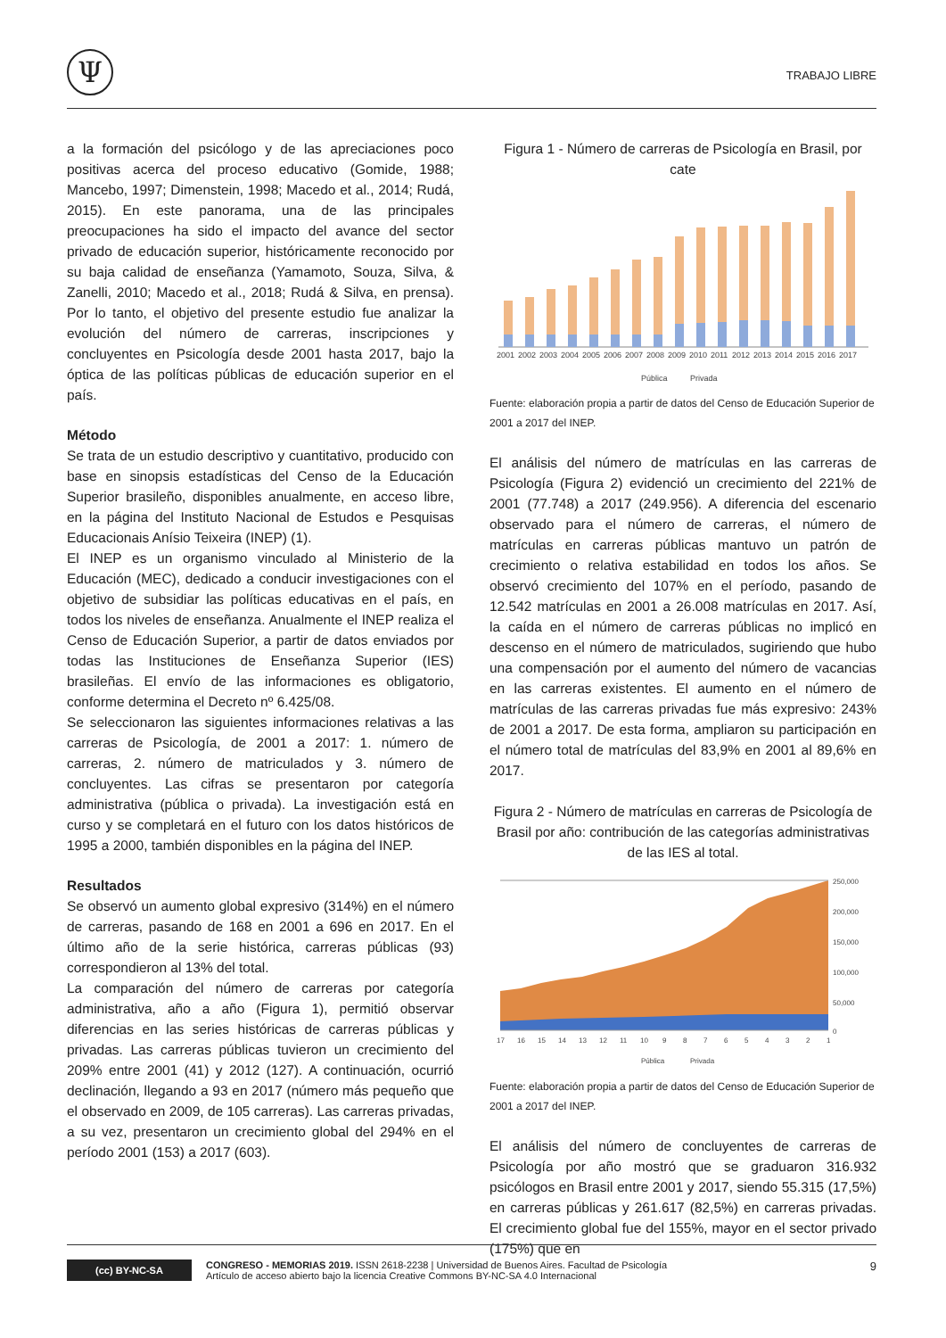Ψ
TRABAJO LIBRE
a la formación del psicólogo y de las apreciaciones poco positivas acerca del proceso educativo (Gomide, 1988; Mancebo, 1997; Dimenstein, 1998; Macedo et al., 2014; Rudá, 2015). En este panorama, una de las principales preocupaciones ha sido el impacto del avance del sector privado de educación superior, históricamente reconocido por su baja calidad de enseñanza (Yamamoto, Souza, Silva, & Zanelli, 2010; Macedo et al., 2018; Rudá & Silva, en prensa). Por lo tanto, el objetivo del presente estudio fue analizar la evolución del número de carreras, inscripciones y concluyentes en Psicología desde 2001 hasta 2017, bajo la óptica de las políticas públicas de educación superior en el país.
Método
Se trata de un estudio descriptivo y cuantitativo, producido con base en sinopsis estadísticas del Censo de la Educación Superior brasileño, disponibles anualmente, en acceso libre, en la página del Instituto Nacional de Estudos e Pesquisas Educacionais Anísio Teixeira (INEP) (1).
El INEP es un organismo vinculado al Ministerio de la Educación (MEC), dedicado a conducir investigaciones con el objetivo de subsidiar las políticas educativas en el país, en todos los niveles de enseñanza. Anualmente el INEP realiza el Censo de Educación Superior, a partir de datos enviados por todas las Instituciones de Enseñanza Superior (IES) brasileñas. El envío de las informaciones es obligatorio, conforme determina el Decreto nº 6.425/08.
Se seleccionaron las siguientes informaciones relativas a las carreras de Psicología, de 2001 a 2017: 1. número de carreras, 2. número de matriculados y 3. número de concluyentes. Las cifras se presentaron por categoría administrativa (pública o privada). La investigación está en curso y se completará en el futuro con los datos históricos de 1995 a 2000, también disponibles en la página del INEP.
Resultados
Se observó un aumento global expresivo (314%) en el número de carreras, pasando de 168 en 2001 a 696 en 2017. En el último año de la serie histórica, carreras públicas (93) correspondieron al 13% del total.
La comparación del número de carreras por categoría administrativa, año a año (Figura 1), permitió observar diferencias en las series históricas de carreras públicas y privadas. Las carreras públicas tuvieron un crecimiento del 209% entre 2001 (41) y 2012 (127). A continuación, ocurrió declinación, llegando a 93 en 2017 (número más pequeño que el observado en 2009, de 105 carreras). Las carreras privadas, a su vez, presentaron un crecimiento global del 294% en el período 2001 (153) a 2017 (603).
Figura 1 - Número de carreras de Psicología en Brasil, por cate
2001
2002
2003
2004
2005
2006
2007
2008
2009
2010
2011
2012
2013
2014
2015
2016
2017
Pública
Privada
Fuente: elaboración propia a partir de datos del Censo de Educación Superior de 2001 a 2017 del INEP.
El análisis del número de matrículas en las carreras de Psicología (Figura 2) evidenció un crecimiento del 221% de 2001 (77.748) a 2017 (249.956). A diferencia del escenario observado para el número de carreras, el número de matrículas en carreras públicas mantuvo un patrón de crecimiento o relativa estabilidad en todos los años. Se observó crecimiento del 107% en el período, pasando de 12.542 matrículas en 2001 a 26.008 matrículas en 2017. Así, la caída en el número de carreras públicas no implicó en descenso en el número de matriculados, sugiriendo que hubo una compensación por el aumento del número de vacancias en las carreras existentes. El aumento en el número de matrículas de las carreras privadas fue más expresivo: 243% de 2001 a 2017. De esta forma, ampliaron su participación en el número total de matrículas del 83,9% en 2001 al 89,6% en 2017.
Figura 2 - Número de matrículas en carreras de Psicología de Brasil por año: contribución de las categorías administrativas de las IES al total.
250,000
200,000
150,000
100,000
50,000
0
17
16
15
14
13
12
11
10
9
8
7
6
5
4
3
2
1
Pública
Privada
Fuente: elaboración propia a partir de datos del Censo de Educación Superior de 2001 a 2017 del INEP.
El análisis del número de concluyentes de carreras de Psicología por año mostró que se graduaron 316.932 psicólogos en Brasil entre 2001 y 2017, siendo 55.315 (17,5%) en carreras públicas y 261.617 (82,5%) en carreras privadas. El crecimiento global fue del 155%, mayor en el sector privado (175%) que en
(cc) BY-NC-SA
CONGRESO - MEMORIAS 2019. ISSN 2618-2238 | Universidad de Buenos Aires. Facultad de Psicología
Artículo de acceso abierto bajo la licencia Creative Commons BY-NC-SA 4.0 Internacional
9